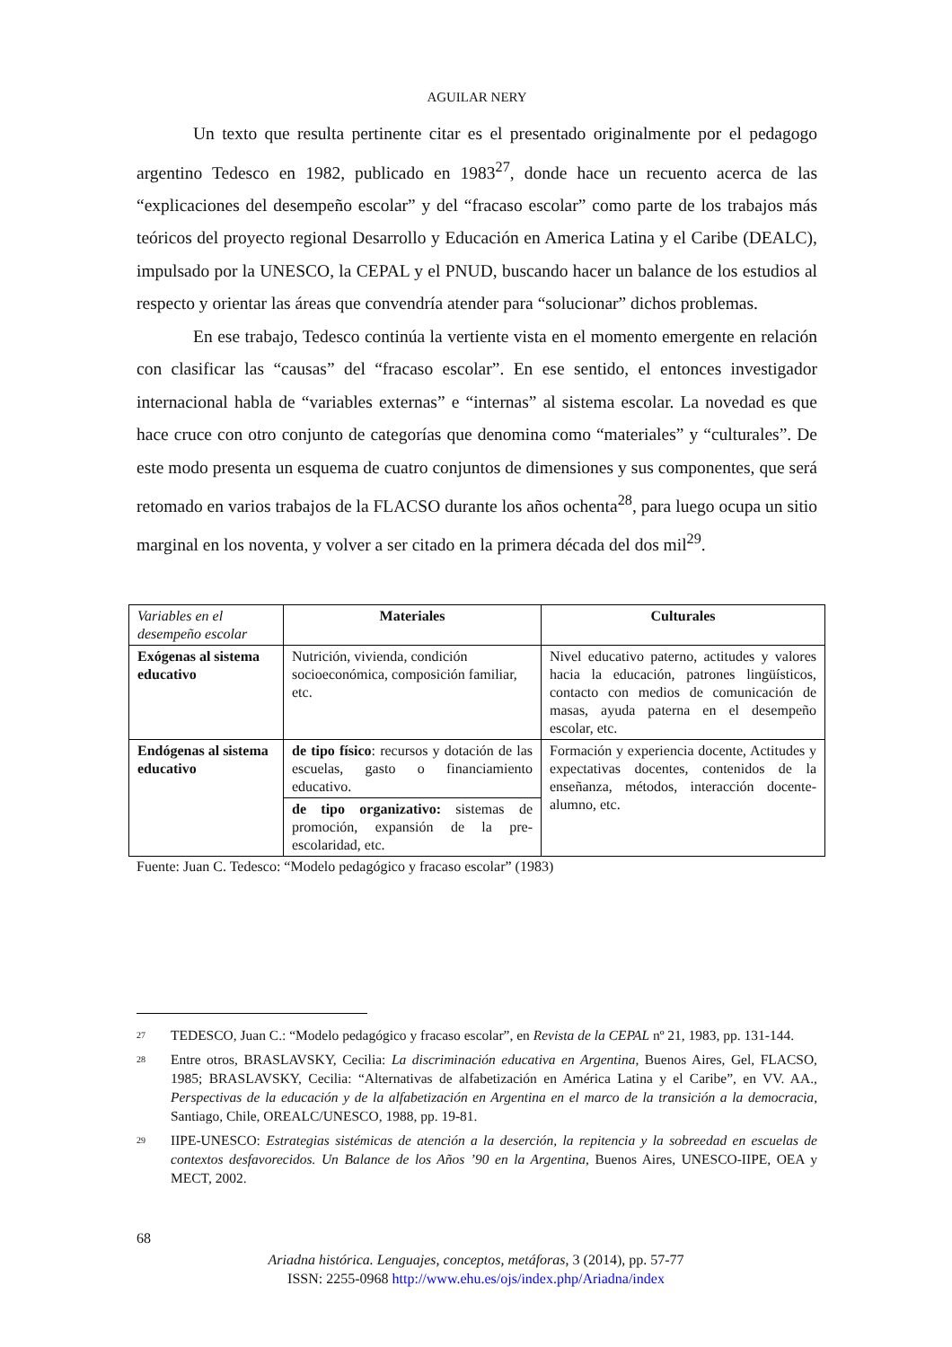AGUILAR NERY
Un texto que resulta pertinente citar es el presentado originalmente por el pedagogo argentino Tedesco en 1982, publicado en 1983<sup>27</sup>, donde hace un recuento acerca de las “explicaciones del desempeño escolar” y del “fracaso escolar” como parte de los trabajos más teóricos del proyecto regional Desarrollo y Educación en America Latina y el Caribe (DEALC), impulsado por la UNESCO, la CEPAL y el PNUD, buscando hacer un balance de los estudios al respecto y orientar las áreas que convendría atender para “solucionar” dichos problemas.
En ese trabajo, Tedesco continúa la vertiente vista en el momento emergente en relación con clasificar las “causas” del “fracaso escolar”. En ese sentido, el entonces investigador internacional habla de “variables externas” e “internas” al sistema escolar. La novedad es que hace cruce con otro conjunto de categorías que denomina como “materiales” y “culturales”. De este modo presenta un esquema de cuatro conjuntos de dimensiones y sus componentes, que será retomado en varios trabajos de la FLACSO durante los años ochenta<sup>28</sup>, para luego ocupa un sitio marginal en los noventa, y volver a ser citado en la primera década del dos mil<sup>29</sup>.
| Variables en el desempeño escolar | Materiales | Culturales |
| Exógenas al sistema educativo | Nutrición, vivienda, condición socioeconómica, composición familiar, etc. | Nivel educativo paterno, actitudes y valores hacia la educación, patrones lingüísticos, contacto con medios de comunicación de masas, ayuda paterna en el desempeño escolar, etc. |
| Endógenas al sistema educativo | de tipo físico : recursos y dotación de las escuelas, gasto o financiamiento educativo. | Formación y experiencia docente, Actitudes y expectativas docentes, contenidos de la enseñanza, métodos, interacción docente-alumno, etc. |
| | de tipo organizativo: sistemas de promoción, expansión de la pre-escolaridad, etc. | |
Fuente: Juan C. Tedesco: “Modelo pedagógico y fracaso escolar” (1983)
27 TEDESCO, Juan C.: “Modelo pedagógico y fracaso escolar”, en Revista de la CEPAL nº 21, 1983, pp. 131-144.
28 Entre otros, BRASLAVSKY, Cecilia: La discriminación educativa en Argentina, Buenos Aires, Gel, FLACSO, 1985; BRASLAVSKY, Cecilia: “Alternativas de alfabetización en América Latina y el Caribe”, en VV. AA., Perspectivas de la educación y de la alfabetización en Argentina en el marco de la transición a la democracia, Santiago, Chile, OREALC/UNESCO, 1988, pp. 19-81.
29 IIPE-UNESCO: Estrategias sistémicas de atención a la deserción, la repitencia y la sobreedad en escuelas de contextos desfavorecidos. Un Balance de los Años ’90 en la Argentina, Buenos Aires, UNESCO-IIPE, OEA y MECT, 2002.
68
Ariadna histórica. Lenguajes, conceptos, metáforas, 3 (2014), pp. 57-77
ISSN: 2255-0968 http://www.ehu.es/ojs/index.php/Ariadna/index